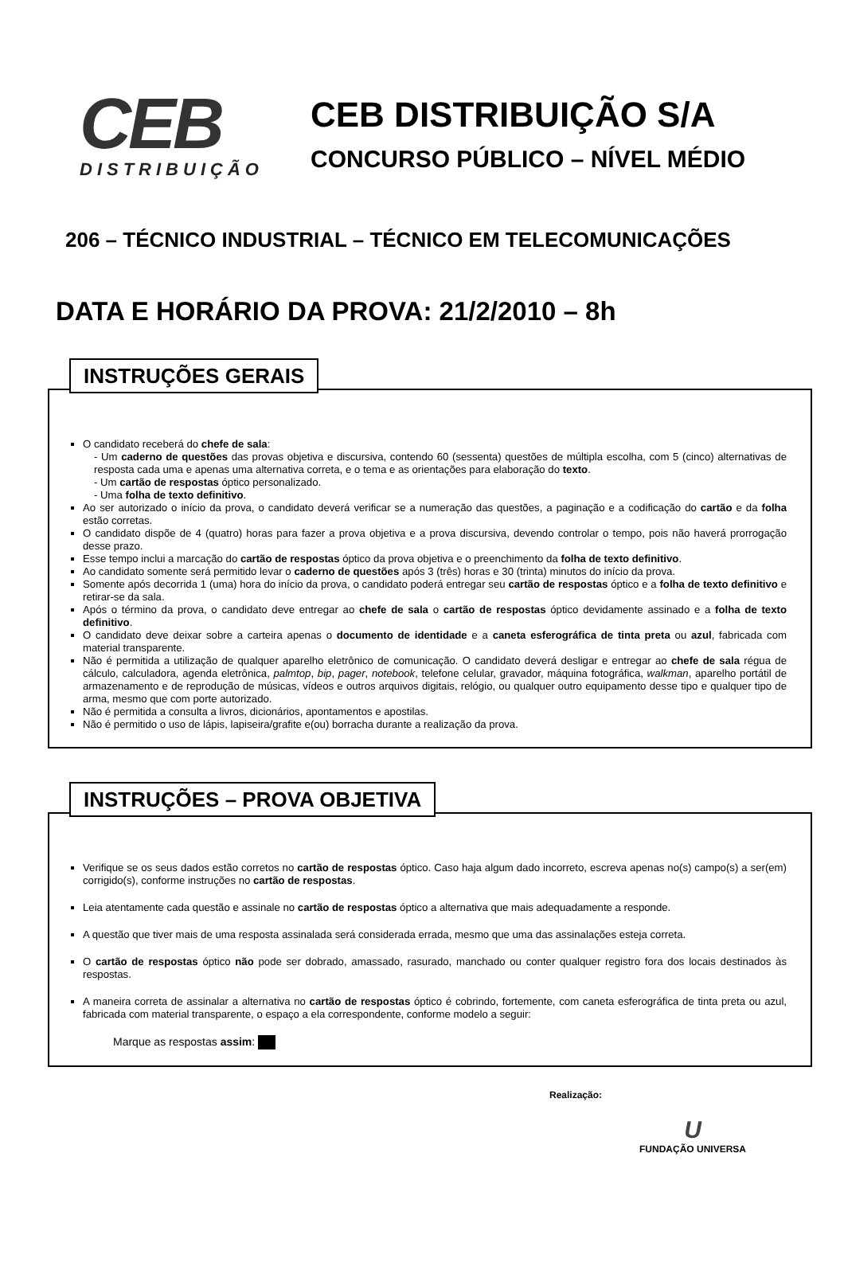CEB
DISTRIBUIÇÃO
CEB DISTRIBUIÇÃO S/A
CONCURSO PÚBLICO – NÍVEL MÉDIO
206 – TÉCNICO INDUSTRIAL – TÉCNICO EM TELECOMUNICAÇÕES
DATA E HORÁRIO DA PROVA: 21/2/2010 – 8h
INSTRUÇÕES GERAIS
O candidato receberá do chefe de sala:
- Um caderno de questões das provas objetiva e discursiva, contendo 60 (sessenta) questões de múltipla escolha, com 5 (cinco) alternativas de resposta cada uma e apenas uma alternativa correta, e o tema e as orientações para elaboração do texto.
- Um cartão de respostas óptico personalizado.
- Uma folha de texto definitivo.
Ao ser autorizado o início da prova, o candidato deverá verificar se a numeração das questões, a paginação e a codificação do cartão e da folha estão corretas.
O candidato dispõe de 4 (quatro) horas para fazer a prova objetiva e a prova discursiva, devendo controlar o tempo, pois não haverá prorrogação desse prazo.
Esse tempo inclui a marcação do cartão de respostas óptico da prova objetiva e o preenchimento da folha de texto definitivo.
Ao candidato somente será permitido levar o caderno de questões após 3 (três) horas e 30 (trinta) minutos do início da prova.
Somente após decorrida 1 (uma) hora do início da prova, o candidato poderá entregar seu cartão de respostas óptico e a folha de texto definitivo e retirar-se da sala.
Após o término da prova, o candidato deve entregar ao chefe de sala o cartão de respostas óptico devidamente assinado e a folha de texto definitivo.
O candidato deve deixar sobre a carteira apenas o documento de identidade e a caneta esferográfica de tinta preta ou azul, fabricada com material transparente.
Não é permitida a utilização de qualquer aparelho eletrônico de comunicação. O candidato deverá desligar e entregar ao chefe de sala régua de cálculo, calculadora, agenda eletrônica, palmtop, bip, pager, notebook, telefone celular, gravador, máquina fotográfica, walkman, aparelho portátil de armazenamento e de reprodução de músicas, vídeos e outros arquivos digitais, relógio, ou qualquer outro equipamento desse tipo e qualquer tipo de arma, mesmo que com porte autorizado.
Não é permitida a consulta a livros, dicionários, apontamentos e apostilas.
Não é permitido o uso de lápis, lapiseira/grafite e(ou) borracha durante a realização da prova.
INSTRUÇÕES – PROVA OBJETIVA
Verifique se os seus dados estão corretos no cartão de respostas óptico. Caso haja algum dado incorreto, escreva apenas no(s) campo(s) a ser(em) corrigido(s), conforme instruções no cartão de respostas.
Leia atentamente cada questão e assinale no cartão de respostas óptico a alternativa que mais adequadamente a responde.
A questão que tiver mais de uma resposta assinalada será considerada errada, mesmo que uma das assinalações esteja correta.
O cartão de respostas óptico não pode ser dobrado, amassado, rasurado, manchado ou conter qualquer registro fora dos locais destinados às respostas.
A maneira correta de assinalar a alternativa no cartão de respostas óptico é cobrindo, fortemente, com caneta esferográfica de tinta preta ou azul, fabricada com material transparente, o espaço a ela correspondente, conforme modelo a seguir:
Marque as respostas assim:
Realização:
U
FUNDAÇÃO UNIVERSA